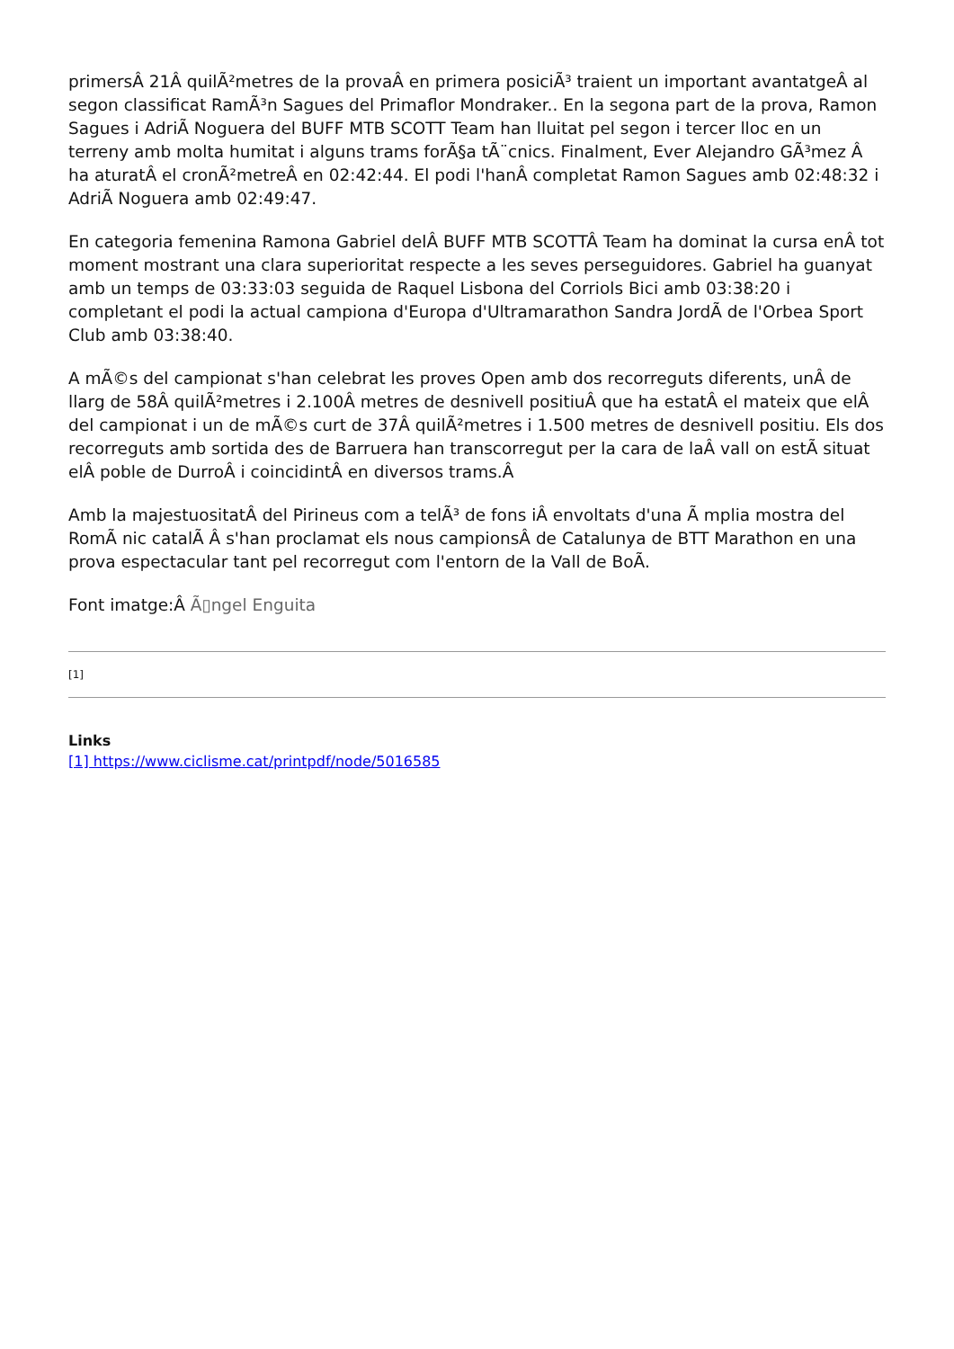primersÂ 21Â quilÃ²metres de la provaÂ en primera posiciÃ³ traient un important avantatgeÂ al segon classificat RamÃ³n Sagues del Primaflor Mondraker.. En la segona part de la prova, Ramon Sagues i AdriÃ Noguera del BUFF MTB SCOTT Team han lluitat pel segon i tercer lloc en un terreny amb molta humitat i alguns trams forÃ§a tÃ¨cnics. Finalment, Ever Alejandro GÃ³mez Â ha aturatÂ el cronÃ²metreÂ en 02:42:44. El podi l'hanÂ completat Ramon Sagues amb 02:48:32 i AdriÃ Noguera amb 02:49:47.
En categoria femenina Ramona Gabriel delÂ BUFF MTB SCOTTÂ Team ha dominat la cursa enÂ tot moment mostrant una clara superioritat respecte a les seves perseguidores. Gabriel ha guanyat amb un temps de 03:33:03 seguida de Raquel Lisbona del Corriols Bici amb 03:38:20 i completant el podi la actual campiona d'Europa d'Ultramarathon Sandra JordÃ de l'Orbea Sport Club amb 03:38:40.
A mÃ©s del campionat s'han celebrat les proves Open amb dos recorreguts diferents, unÂ de llarg de 58Â quilÃ²metres i 2.100Â metres de desnivell positiuÂ que ha estatÂ el mateix que elÂ del campionat i un de mÃ©s curt de 37Â quilÃ²metres i 1.500 metres de desnivell positiu. Els dos recorreguts amb sortida des de Barruera han transcorregut per la cara de laÂ vall on estÃ situat elÂ poble de DurroÂ i coincidintÂ en diversos trams.Â
Amb la majestuositatÂ del Pirineus com a telÃ³ de fons iÂ envoltats d'una Ã mplia mostra del RomÃ nic catalÃ Â s'han proclamat els nous campionsÂ de Catalunya de BTT Marathon en una prova espectacular tant pel recorregut com l'entorn de la Vall de BoÃ.
Font imatge:Â Ã▯ngel Enguita
[1]
Links
[1] https://www.ciclisme.cat/printpdf/node/5016585